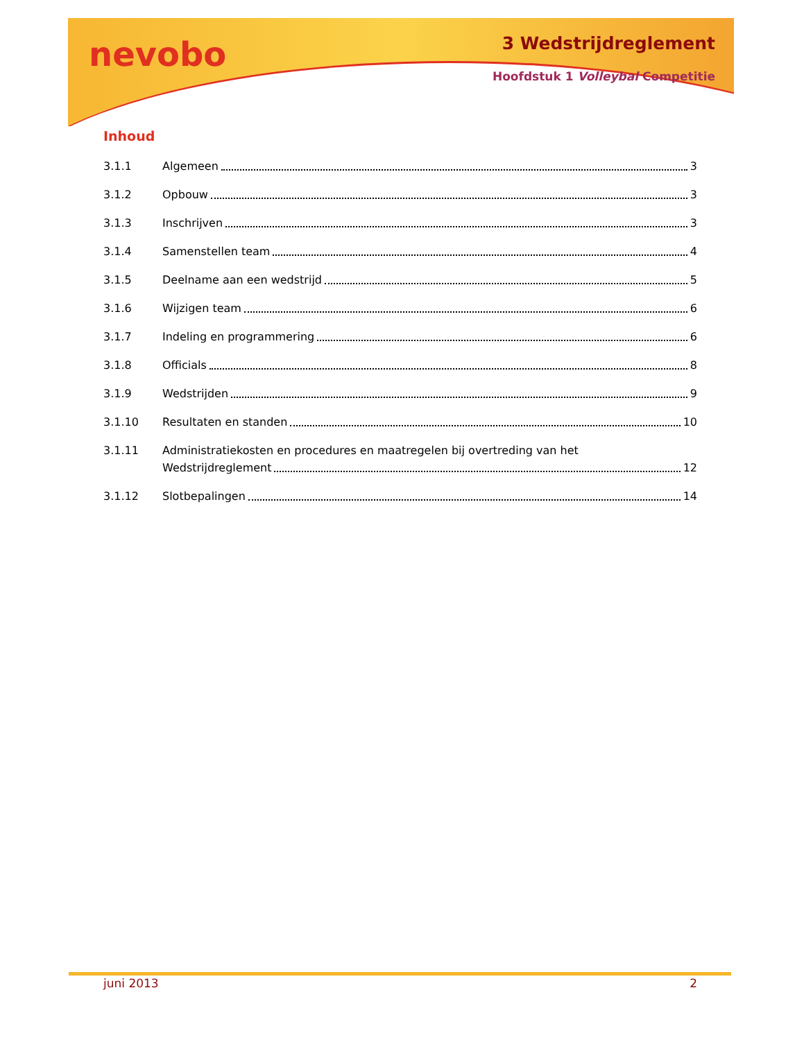nevobo 3 Wedstrijdreglement
Hoofdstuk 1 Volleybal Competitie
Inhoud
3.1.1 Algemeen 3
3.1.2 Opbouw 3
3.1.3 Inschrijven 3
3.1.4 Samenstellen team 4
3.1.5 Deelname aan een wedstrijd 5
3.1.6 Wijzigen team 6
3.1.7 Indeling en programmering 6
3.1.8 Officials 8
3.1.9 Wedstrijden 9
3.1.10 Resultaten en standen 10
3.1.11 Administratiekosten en procedures en maatregelen bij overtreding van het
Wedstrijdreglement 12
3.1.12 Slotbepalingen 14
juni 2013 2